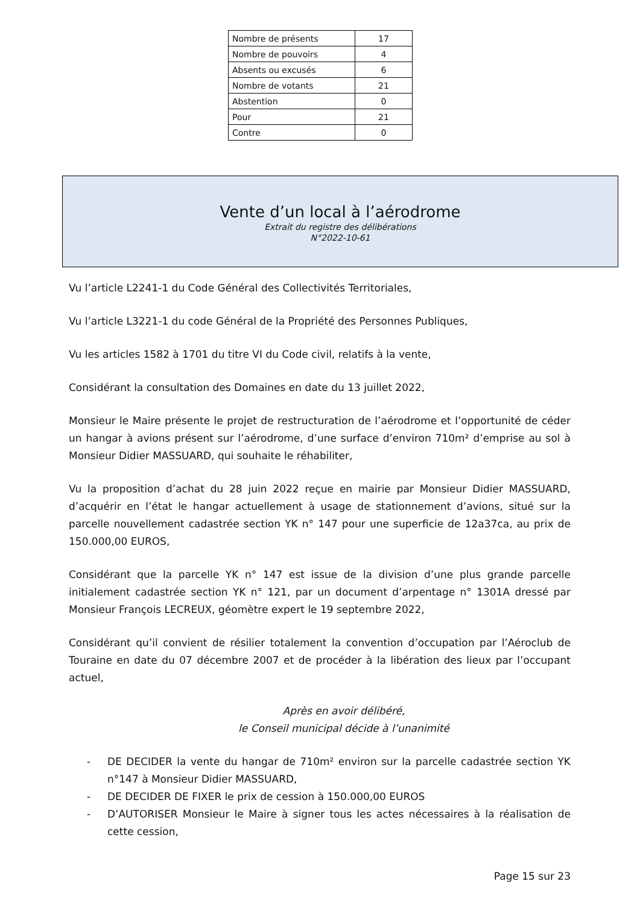| Nombre de présents | 17 |
| Nombre de pouvoirs | 4 |
| Absents ou excusés | 6 |
| Nombre de votants | 21 |
| Abstention | 0 |
| Pour | 21 |
| Contre | 0 |
Vente d’un local à l’aérodrome
Extrait du registre des délibérations
N°2022-10-61
Vu l’article L2241-1 du Code Général des Collectivités Territoriales,
Vu l’article L3221-1 du code Général de la Propriété des Personnes Publiques,
Vu les articles 1582 à 1701 du titre VI du Code civil, relatifs à la vente,
Considérant la consultation des Domaines en date du 13 juillet 2022,
Monsieur le Maire présente le projet de restructuration de l’aérodrome et l’opportunité de céder un hangar à avions présent sur l’aérodrome, d’une surface d’environ 710m² d’emprise au sol à Monsieur Didier MASSUARD, qui souhaite le réhabiliter,
Vu la proposition d’achat du 28 juin 2022 reçue en mairie par Monsieur Didier MASSUARD, d’acquérir en l’état le hangar actuellement à usage de stationnement d’avions, situé sur la parcelle nouvellement cadastrée section YK n° 147 pour une superficie de 12a37ca, au prix de 150.000,00 EUROS,
Considérant que la parcelle YK n° 147 est issue de la division d’une plus grande parcelle initialement cadastrée section YK n° 121, par un document d’arpentage n° 1301A dressé par Monsieur François LECREUX, géomètre expert le 19 septembre 2022,
Considérant qu’il convient de résilier totalement la convention d’occupation par l’Aéroclub de Touraine en date du 07 décembre 2007 et de procéder à la libération des lieux par l’occupant actuel,
Après en avoir délibéré,
le Conseil municipal décide à l’unanimité
- DE DECIDER la vente du hangar de 710m² environ sur la parcelle cadastrée section YK n°147 à Monsieur Didier MASSUARD,
- DE DECIDER DE FIXER le prix de cession à 150.000,00 EUROS
- D’AUTORISER Monsieur le Maire à signer tous les actes nécessaires à la réalisation de cette cession,
Page 15 sur 23